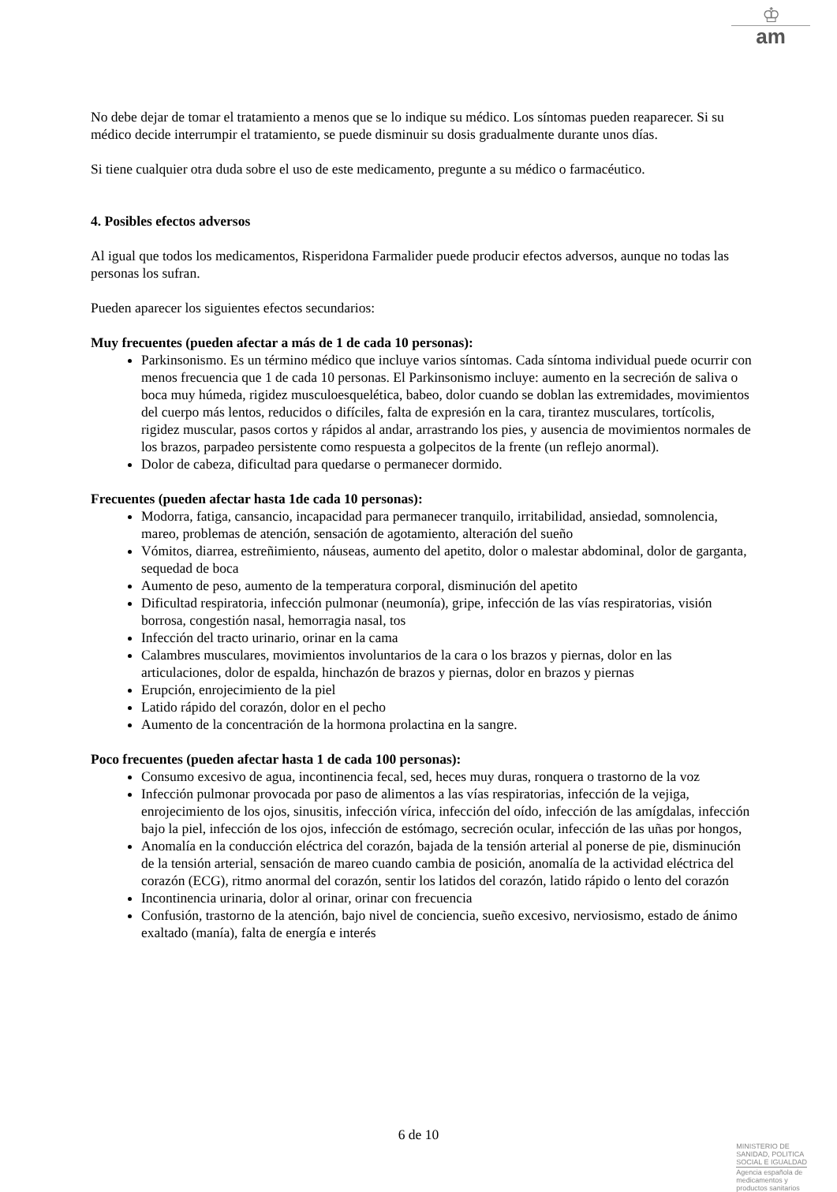♔
am
No debe dejar de tomar el tratamiento a menos que se lo indique su médico. Los síntomas pueden reaparecer. Si su médico decide interrumpir el tratamiento, se puede disminuir su dosis gradualmente durante unos días.
Si tiene cualquier otra duda sobre el uso de este medicamento, pregunte a su médico o farmacéutico.
4. Posibles efectos adversos
Al igual que todos los medicamentos, Risperidona Farmalider puede producir efectos adversos, aunque no todas las personas los sufran.
Pueden aparecer los siguientes efectos secundarios:
Muy frecuentes (pueden afectar a más de 1 de cada 10 personas):
Parkinsonismo. Es un término médico que incluye varios síntomas. Cada síntoma individual puede ocurrir con menos frecuencia que 1 de cada 10 personas. El Parkinsonismo incluye: aumento en la secreción de saliva o boca muy húmeda, rigidez musculoesquelética, babeo, dolor cuando se doblan las extremidades, movimientos del cuerpo más lentos, reducidos o difíciles, falta de expresión en la cara, tirantez musculares, tortícolis, rigidez muscular, pasos cortos y rápidos al andar, arrastrando los pies, y ausencia de movimientos normales de los brazos, parpadeo persistente como respuesta a golpecitos de la frente (un reflejo anormal).
Dolor de cabeza, dificultad para quedarse o permanecer dormido.
Frecuentes (pueden afectar hasta 1de cada 10 personas):
Modorra, fatiga, cansancio, incapacidad para permanecer tranquilo, irritabilidad, ansiedad, somnolencia, mareo, problemas de atención, sensación de agotamiento, alteración del sueño
Vómitos, diarrea, estreñimiento, náuseas, aumento del apetito, dolor o malestar abdominal, dolor de garganta, sequedad de boca
Aumento de peso, aumento de la temperatura corporal, disminución del apetito
Dificultad respiratoria, infección pulmonar (neumonía), gripe, infección de las vías respiratorias, visión borrosa, congestión nasal, hemorragia nasal, tos
Infección del tracto urinario, orinar en la cama
Calambres musculares, movimientos involuntarios de la cara o los brazos y piernas, dolor en las articulaciones, dolor de espalda, hinchazón de brazos y piernas, dolor en brazos y piernas
Erupción, enrojecimiento de la piel
Latido rápido del corazón, dolor en el pecho
Aumento de la concentración de la hormona prolactina en la sangre.
Poco frecuentes (pueden afectar hasta 1 de cada 100 personas):
Consumo excesivo de agua, incontinencia fecal, sed, heces muy duras, ronquera o trastorno de la voz
Infección pulmonar provocada por paso de alimentos a las vías respiratorias, infección de la vejiga, enrojecimiento de los ojos, sinusitis, infección vírica, infección del oído, infección de las amígdalas, infección bajo la piel, infección de los ojos, infección de estómago, secreción ocular, infección de las uñas por hongos,
Anomalía en la conducción eléctrica del corazón, bajada de la tensión arterial al ponerse de pie, disminución de la tensión arterial, sensación de mareo cuando cambia de posición, anomalía de la actividad eléctrica del corazón (ECG), ritmo anormal del corazón, sentir los latidos del corazón, latido rápido o lento del corazón
Incontinencia urinaria, dolor al orinar, orinar con frecuencia
Confusión, trastorno de la atención, bajo nivel de conciencia, sueño excesivo, nerviosismo, estado de ánimo exaltado (manía), falta de energía e interés
6 de 10
MINISTERIO DE
SANIDAD, POLITICA
SOCIAL E IGUALDAD
Agencia española de
medicamentos y
productos sanitarios